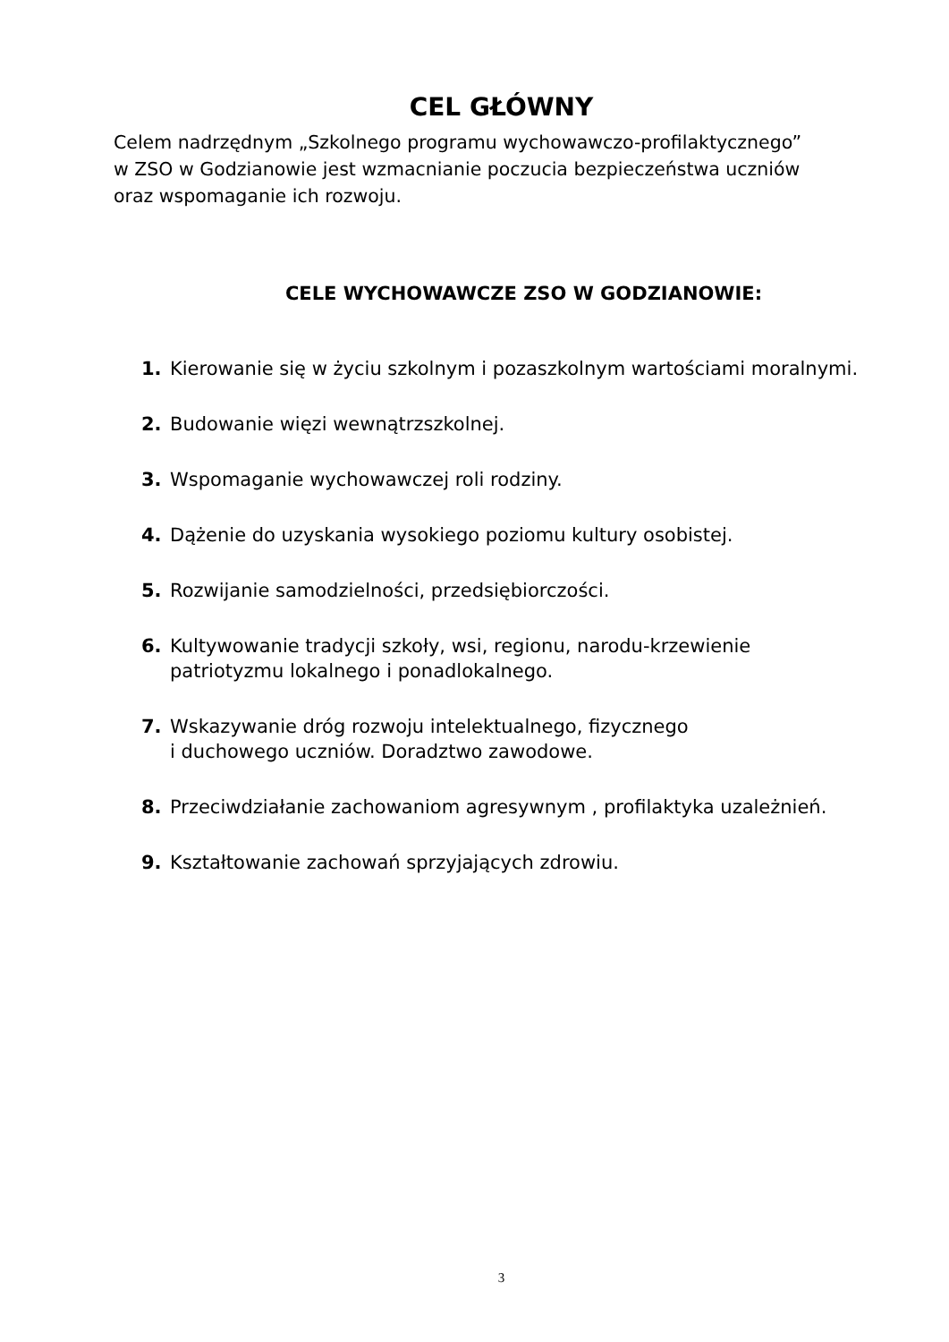CEL GŁÓWNY
Celem nadrzędnym „Szkolnego programu wychowawczo-profilaktycznego”
w ZSO w Godzianowie jest wzmacnianie poczucia bezpieczeństwa uczniów
oraz wspomaganie ich rozwoju.
CELE WYCHOWAWCZE ZSO W GODZIANOWIE:
1. Kierowanie się w życiu szkolnym i pozaszkolnym wartościami moralnymi.
2. Budowanie więzi wewnątrzszkolnej.
3. Wspomaganie wychowawczej roli rodziny.
4. Dążenie do uzyskania wysokiego poziomu kultury osobistej.
5. Rozwijanie samodzielności, przedsiębiorczości.
6. Kultywowanie tradycji szkoły, wsi, regionu, narodu-krzewienie
patriotyzmu lokalnego i ponadlokalnego.
7. Wskazywanie dróg rozwoju intelektualnego, fizycznego
i duchowego uczniów. Doradztwo zawodowe.
8. Przeciwdziałanie zachowaniom agresywnym , profilaktyka uzależnień.
9. Kształtowanie zachowań sprzyjających zdrowiu.
3